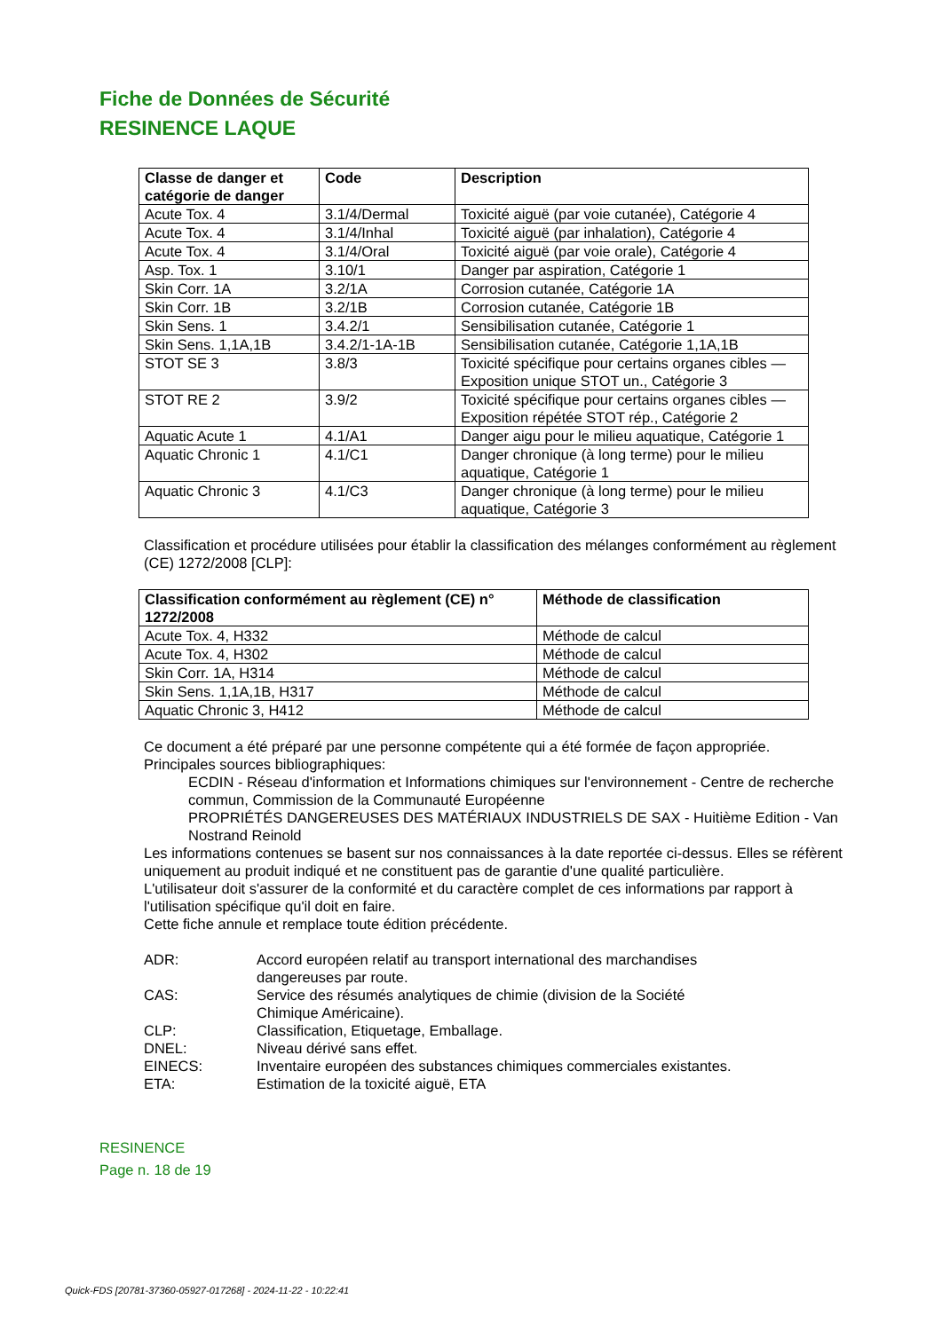Fiche de Données de Sécurité
RESINENCE LAQUE
| Classe de danger et catégorie de danger | Code | Description |
| --- | --- | --- |
| Acute Tox. 4 | 3.1/4/Dermal | Toxicité aiguë (par voie cutanée), Catégorie 4 |
| Acute Tox. 4 | 3.1/4/Inhal | Toxicité aiguë (par inhalation), Catégorie 4 |
| Acute Tox. 4 | 3.1/4/Oral | Toxicité aiguë (par voie orale), Catégorie 4 |
| Asp. Tox. 1 | 3.10/1 | Danger par aspiration, Catégorie 1 |
| Skin Corr. 1A | 3.2/1A | Corrosion cutanée, Catégorie 1A |
| Skin Corr. 1B | 3.2/1B | Corrosion cutanée, Catégorie 1B |
| Skin Sens. 1 | 3.4.2/1 | Sensibilisation cutanée, Catégorie 1 |
| Skin Sens. 1,1A,1B | 3.4.2/1-1A-1B | Sensibilisation cutanée, Catégorie 1,1A,1B |
| STOT SE 3 | 3.8/3 | Toxicité spécifique pour certains organes cibles —Exposition unique STOT un., Catégorie 3 |
| STOT RE 2 | 3.9/2 | Toxicité spécifique pour certains organes cibles —Exposition répétée STOT rép., Catégorie 2 |
| Aquatic Acute 1 | 4.1/A1 | Danger aigu pour le milieu aquatique, Catégorie 1 |
| Aquatic Chronic 1 | 4.1/C1 | Danger chronique (à long terme) pour le milieu aquatique, Catégorie 1 |
| Aquatic Chronic 3 | 4.1/C3 | Danger chronique (à long terme) pour le milieu aquatique, Catégorie 3 |
Classification et procédure utilisées pour établir la classification des mélanges conformément au règlement (CE) 1272/2008 [CLP]:
| Classification conformément au règlement (CE) n° 1272/2008 | Méthode de classification |
| --- | --- |
| Acute Tox. 4, H332 | Méthode de calcul |
| Acute Tox. 4, H302 | Méthode de calcul |
| Skin Corr. 1A, H314 | Méthode de calcul |
| Skin Sens. 1,1A,1B, H317 | Méthode de calcul |
| Aquatic Chronic 3, H412 | Méthode de calcul |
Ce document a été préparé par une personne compétente qui a été formée de façon appropriée.
Principales sources bibliographiques:
ECDIN - Réseau d'information et Informations chimiques sur l'environnement - Centre de recherche commun, Commission de la Communauté Européenne
PROPRIÉTÉS DANGEREUSES DES MATÉRIAUX INDUSTRIELS DE SAX - Huitième Edition - Van Nostrand Reinold
Les informations contenues se basent sur nos connaissances à la date reportée ci-dessus. Elles se réfèrent uniquement au produit indiqué et ne constituent pas de garantie d'une qualité particulière.
L'utilisateur doit s'assurer de la conformité et du caractère complet de ces informations par rapport à l'utilisation spécifique qu'il doit en faire.
Cette fiche annule et remplace toute édition précédente.
ADR: Accord européen relatif au transport international des marchandises dangereuses par route.
CAS: Service des résumés analytiques de chimie (division de la Société Chimique Américaine).
CLP: Classification, Etiquetage, Emballage.
DNEL: Niveau dérivé sans effet.
EINECS: Inventaire européen des substances chimiques commerciales existantes.
ETA: Estimation de la toxicité aiguë, ETA
RESINENCE
Page n. 18 de 19
Quick-FDS [20781-37360-05927-017268] - 2024-11-22 - 10:22:41